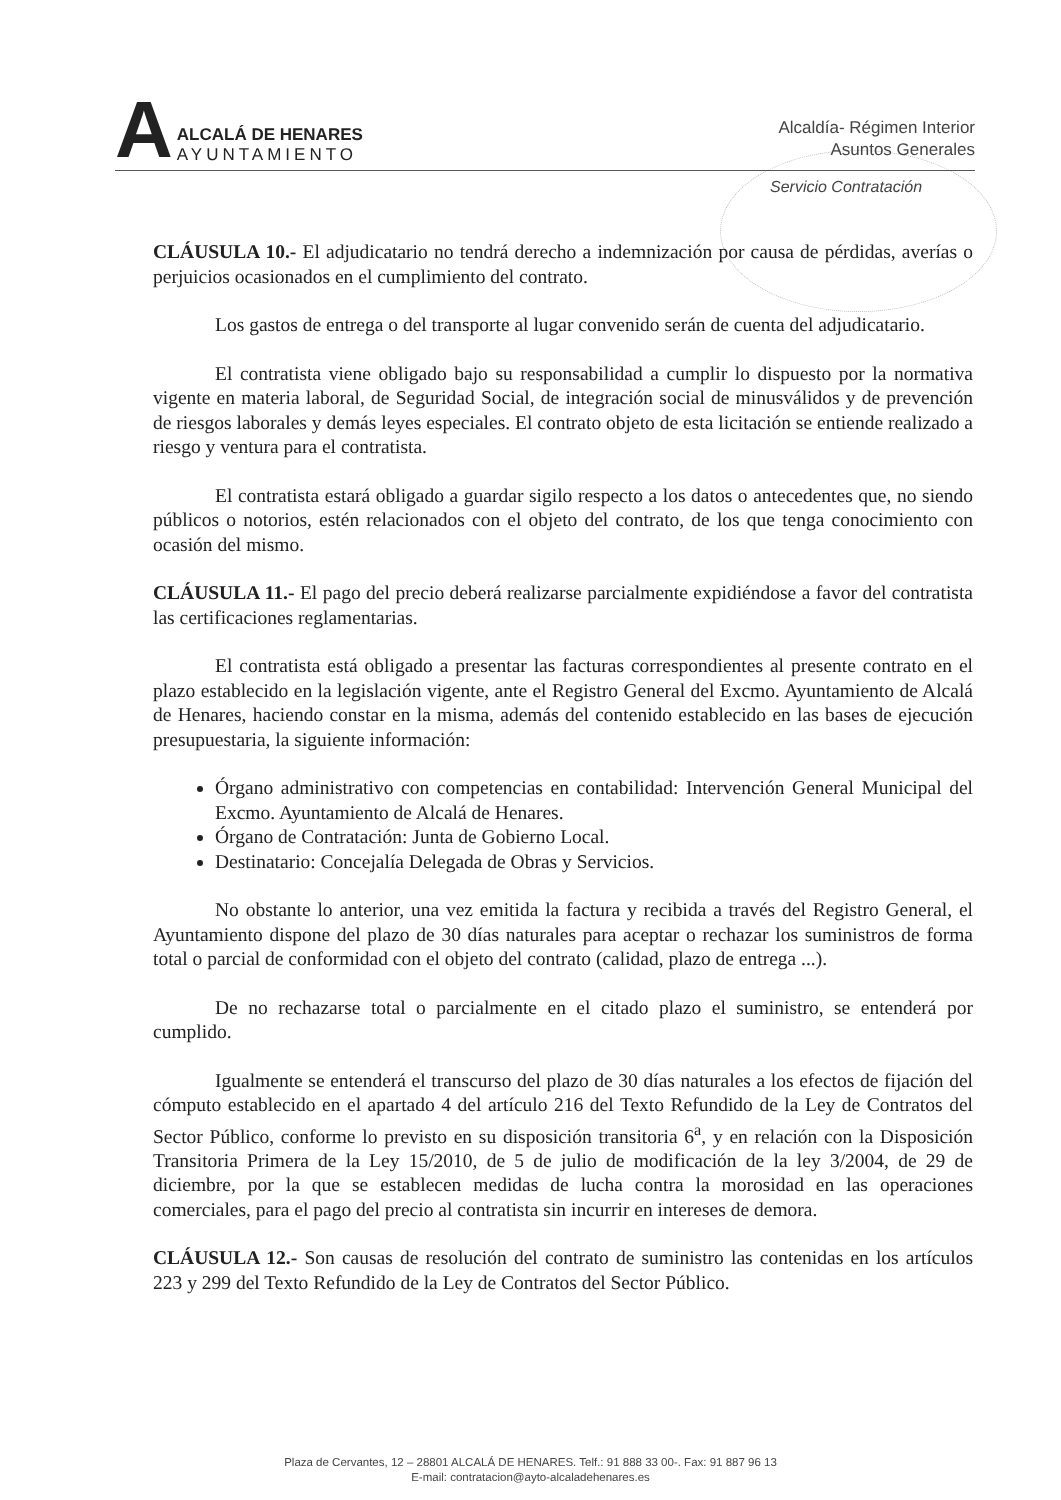A
ALCALÁ DE HENARES
AYUNTAMIENTO
Alcaldía- Régimen Interior
Asuntos Generales
Servicio Contratación
CLÁUSULA 10.- El adjudicatario no tendrá derecho a indemnización por causa de pérdidas, averías o perjuicios ocasionados en el cumplimiento del contrato.
Los gastos de entrega o del transporte al lugar convenido serán de cuenta del adjudicatario.
El contratista viene obligado bajo su responsabilidad a cumplir lo dispuesto por la normativa vigente en materia laboral, de Seguridad Social, de integración social de minusválidos y de prevención de riesgos laborales y demás leyes especiales. El contrato objeto de esta licitación se entiende realizado a riesgo y ventura para el contratista.
El contratista estará obligado a guardar sigilo respecto a los datos o antecedentes que, no siendo públicos o notorios, estén relacionados con el objeto del contrato, de los que tenga conocimiento con ocasión del mismo.
CLÁUSULA 11.- El pago del precio deberá realizarse parcialmente expidiéndose a favor del contratista las certificaciones reglamentarias.
El contratista está obligado a presentar las facturas correspondientes al presente contrato en el plazo establecido en la legislación vigente, ante el Registro General del Excmo. Ayuntamiento de Alcalá de Henares, haciendo constar en la misma, además del contenido establecido en las bases de ejecución presupuestaria, la siguiente información:
Órgano administrativo con competencias en contabilidad: Intervención General Municipal del Excmo. Ayuntamiento de Alcalá de Henares.
Órgano de Contratación: Junta de Gobierno Local.
Destinatario: Concejalía Delegada de Obras y Servicios.
No obstante lo anterior, una vez emitida la factura y recibida a través del Registro General, el Ayuntamiento dispone del plazo de 30 días naturales para aceptar o rechazar los suministros de forma total o parcial de conformidad con el objeto del contrato (calidad, plazo de entrega ...).
De no rechazarse total o parcialmente en el citado plazo el suministro, se entenderá por cumplido.
Igualmente se entenderá el transcurso del plazo de 30 días naturales a los efectos de fijación del cómputo establecido en el apartado 4 del artículo 216 del Texto Refundido de la Ley de Contratos del Sector Público, conforme lo previsto en su disposición transitoria 6<sup>a</sup>, y en relación con la Disposición Transitoria Primera de la Ley 15/2010, de 5 de julio de modificación de la ley 3/2004, de 29 de diciembre, por la que se establecen medidas de lucha contra la morosidad en las operaciones comerciales, para el pago del precio al contratista sin incurrir en intereses de demora.
CLÁUSULA 12.- Son causas de resolución del contrato de suministro las contenidas en los artículos 223 y 299 del Texto Refundido de la Ley de Contratos del Sector Público.
Plaza de Cervantes, 12 – 28801 ALCALÁ DE HENARES. Telf.: 91 888 33 00-. Fax: 91 887 96 13
E-mail: contratacion@ayto-alcaladehenares.es